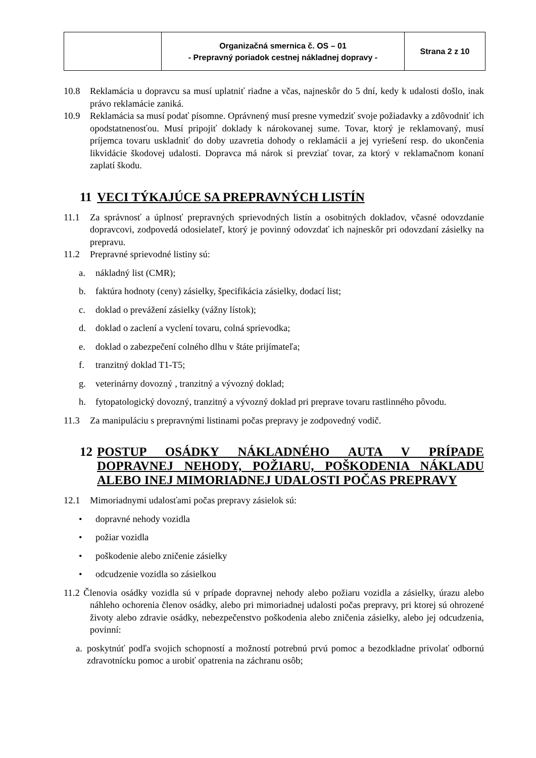| | Organizačná smernica č. OS – 01 - Prepravný poriadok cestnej nákladnej dopravy - | Strana 2 z 10 |
10.8 Reklamácia u dopravcu sa musí uplatniť riadne a včas, najneskôr do 5 dní, kedy k udalosti došlo, inak právo reklamácie zaniká.
10.9 Reklamácia sa musí podať písomne. Oprávnený musí presne vymedziť svoje požiadavky a zdôvodniť ich opodstatnenosťou. Musí pripojiť doklady k nárokovanej sume. Tovar, ktorý je reklamovaný, musí príjemca tovaru uskladniť do doby uzavretia dohody o reklamácii a jej vyriešení resp. do ukončenia likvidácie škodovej udalosti. Dopravca má nárok si prevziať tovar, za ktorý v reklamačnom konaní zaplatí škodu.
11 VECI TÝKAJÚCE SA PREPRAVNÝCH LISTÍN
11.1 Za správnosť a úplnosť prepravných sprievodných listín a osobitných dokladov, včasné odovzdanie dopravcovi, zodpovedá odosielateľ, ktorý je povinný odovzdať ich najneskôr pri odovzdaní zásielky na prepravu.
11.2 Prepravné sprievodné listiny sú:
a. nákladný list (CMR);
b. faktúra hodnoty (ceny) zásielky, špecifikácia zásielky, dodací list;
c. doklad o prevážení zásielky (vážny lístok);
d. doklad o zaclení a vyclení tovaru, colná sprievodka;
e. doklad o zabezpečení colného dlhu v štáte prijímateľa;
f. tranzitný doklad T1-T5;
g. veterinárny dovozný , tranzitný a vývozný doklad;
h. fytopatologický dovozný, tranzitný a vývozný doklad pri preprave tovaru rastlinného pôvodu.
11.3 Za manipuláciu s prepravnými listinami počas prepravy je zodpovedný vodič.
12 POSTUP OSÁDKY NÁKLADNÉHO AUTA V PRÍPADE DOPRAVNEJ NEHODY, POŽIARU, POŠKODENIA NÁKLADU ALEBO INEJ MIMORIADNEJ UDALOSTI POČAS PREPRAVY
12.1 Mimoriadnymi udalosťami počas prepravy zásielok sú:
• dopravné nehody vozidla
• požiar vozidla
• poškodenie alebo zničenie zásielky
• odcudzenie vozidla so zásielkou
11.2 Členovia osádky vozidla sú v prípade dopravnej nehody alebo požiaru vozidla a zásielky, úrazu alebo náhleho ochorenia členov osádky, alebo pri mimoriadnej udalosti počas prepravy, pri ktorej sú ohrozené životy alebo zdravie osádky, nebezpečenstvo poškodenia alebo zničenia zásielky, alebo jej odcudzenia, povinní:
a. poskytnúť podľa svojich schopností a možností potrebnú prvú pomoc a bezodkladne privolať odbornú zdravotnícku pomoc a urobiť opatrenia na záchranu osôb;